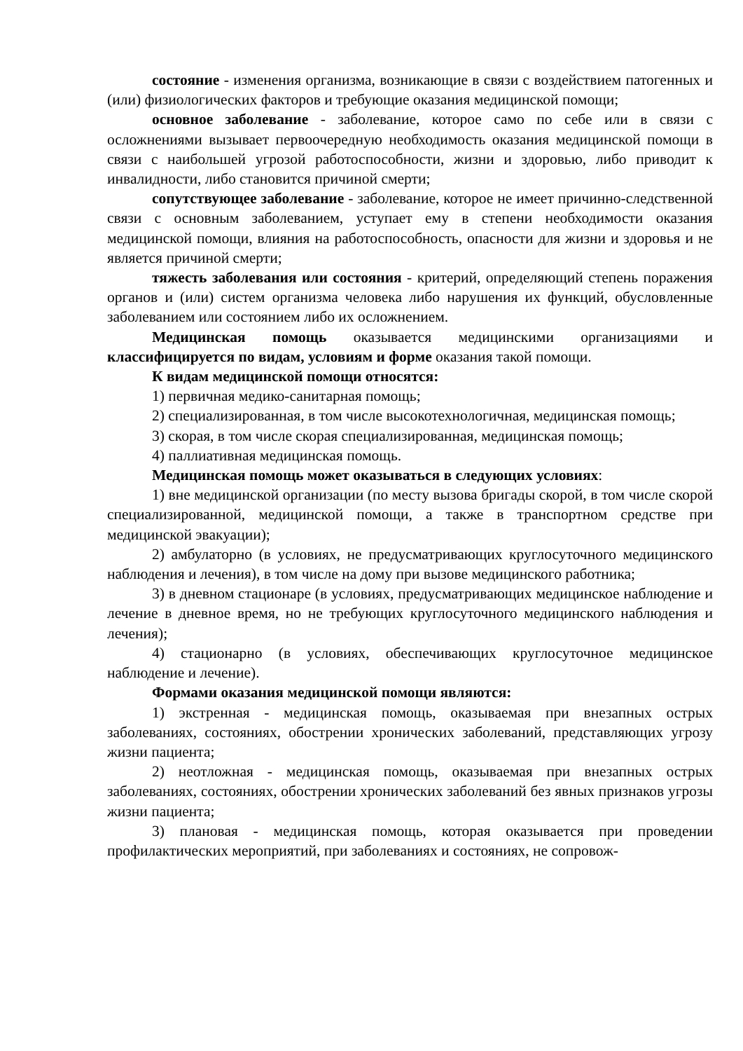состояние - изменения организма, возникающие в связи с воздействием патогенных и (или) физиологических факторов и требующие оказания медицинской помощи;
основное заболевание - заболевание, которое само по себе или в связи с осложнениями вызывает первоочередную необходимость оказания медицинской помощи в связи с наибольшей угрозой работоспособности, жизни и здоровью, либо приводит к инвалидности, либо становится причиной смерти;
сопутствующее заболевание - заболевание, которое не имеет причинно-следственной связи с основным заболеванием, уступает ему в степени необходимости оказания медицинской помощи, влияния на работоспособность, опасности для жизни и здоровья и не является причиной смерти;
тяжесть заболевания или состояния - критерий, определяющий степень поражения органов и (или) систем организма человека либо нарушения их функций, обусловленные заболеванием или состоянием либо их осложнением.
Медицинская помощь оказывается медицинскими организациями и классифицируется по видам, условиям и форме оказания такой помощи.
К видам медицинской помощи относятся:
1) первичная медико-санитарная помощь;
2) специализированная, в том числе высокотехнологичная, медицинская помощь;
3) скорая, в том числе скорая специализированная, медицинская помощь;
4) паллиативная медицинская помощь.
Медицинская помощь может оказываться в следующих условиях:
1) вне медицинской организации (по месту вызова бригады скорой, в том числе скорой специализированной, медицинской помощи, а также в транспортном средстве при медицинской эвакуации);
2) амбулаторно (в условиях, не предусматривающих круглосуточного медицинского наблюдения и лечения), в том числе на дому при вызове медицинского работника;
3) в дневном стационаре (в условиях, предусматривающих медицинское наблюдение и лечение в дневное время, но не требующих круглосуточного медицинского наблюдения и лечения);
4) стационарно (в условиях, обеспечивающих круглосуточное медицинское наблюдение и лечение).
Формами оказания медицинской помощи являются:
1) экстренная - медицинская помощь, оказываемая при внезапных острых заболеваниях, состояниях, обострении хронических заболеваний, представляющих угрозу жизни пациента;
2) неотложная - медицинская помощь, оказываемая при внезапных острых заболеваниях, состояниях, обострении хронических заболеваний без явных признаков угрозы жизни пациента;
3) плановая - медицинская помощь, которая оказывается при проведении профилактических мероприятий, при заболеваниях и состояниях, не сопровож-